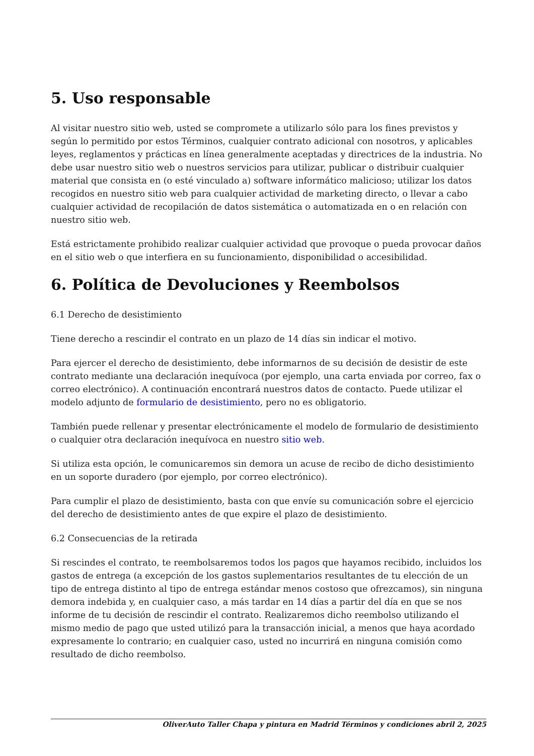5. Uso responsable
Al visitar nuestro sitio web, usted se compromete a utilizarlo sólo para los fines previstos y según lo permitido por estos Términos, cualquier contrato adicional con nosotros, y aplicables leyes, reglamentos y prácticas en línea generalmente aceptadas y directrices de la industria. No debe usar nuestro sitio web o nuestros servicios para utilizar, publicar o distribuir cualquier material que consista en (o esté vinculado a) software informático malicioso; utilizar los datos recogidos en nuestro sitio web para cualquier actividad de marketing directo, o llevar a cabo cualquier actividad de recopilación de datos sistemática o automatizada en o en relación con nuestro sitio web.
Está estrictamente prohibido realizar cualquier actividad que provoque o pueda provocar daños en el sitio web o que interfiera en su funcionamiento, disponibilidad o accesibilidad.
6. Política de Devoluciones y Reembolsos
6.1 Derecho de desistimiento
Tiene derecho a rescindir el contrato en un plazo de 14 días sin indicar el motivo.
Para ejercer el derecho de desistimiento, debe informarnos de su decisión de desistir de este contrato mediante una declaración inequívoca (por ejemplo, una carta enviada por correo, fax o correo electrónico). A continuación encontrará nuestros datos de contacto. Puede utilizar el modelo adjunto de formulario de desistimiento, pero no es obligatorio.
También puede rellenar y presentar electrónicamente el modelo de formulario de desistimiento o cualquier otra declaración inequívoca en nuestro sitio web.
Si utiliza esta opción, le comunicaremos sin demora un acuse de recibo de dicho desistimiento en un soporte duradero (por ejemplo, por correo electrónico).
Para cumplir el plazo de desistimiento, basta con que envíe su comunicación sobre el ejercicio del derecho de desistimiento antes de que expire el plazo de desistimiento.
6.2 Consecuencias de la retirada
Si rescindes el contrato, te reembolsaremos todos los pagos que hayamos recibido, incluidos los gastos de entrega (a excepción de los gastos suplementarios resultantes de tu elección de un tipo de entrega distinto al tipo de entrega estándar menos costoso que ofrezcamos), sin ninguna demora indebida y, en cualquier caso, a más tardar en 14 días a partir del día en que se nos informe de tu decisión de rescindir el contrato. Realizaremos dicho reembolso utilizando el mismo medio de pago que usted utilizó para la transacción inicial, a menos que haya acordado expresamente lo contrario; en cualquier caso, usted no incurrirá en ninguna comisión como resultado de dicho reembolso.
OliverAuto Taller Chapa y pintura en Madrid Términos y condiciones abril 2, 2025